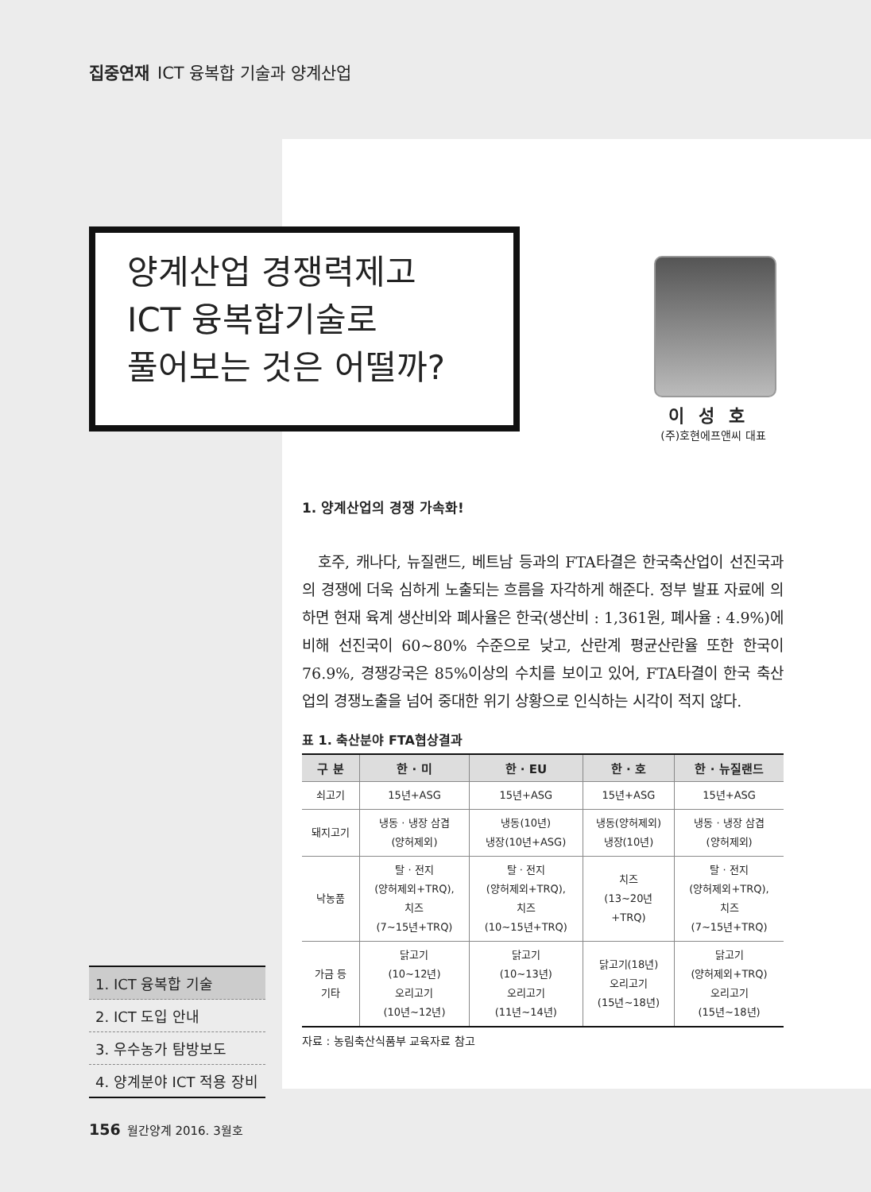집중연재 ICT 융복합 기술과 양계산업
양계산업 경쟁력제고
ICT 융복합기술로
풀어보는 것은 어떨까?
이성호
(주)호현에프앤씨 대표
1. 양계산업의 경쟁 가속화!
호주, 캐나다, 뉴질랜드, 베트남 등과의 FTA타결은 한국축산업이 선진국과의 경쟁에 더욱 심하게 노출되는 흐름을 자각하게 해준다. 정부 발표 자료에 의하면 현재 육계 생산비와 폐사율은 한국(생산비 : 1,361원, 폐사율 : 4.9%)에 비해 선진국이 60~80% 수준으로 낮고, 산란계 평균산란율 또한 한국이 76.9%, 경쟁강국은 85%이상의 수치를 보이고 있어, FTA타결이 한국 축산업의 경쟁노출을 넘어 중대한 위기 상황으로 인식하는 시각이 적지 않다.
표 1. 축산분야 FTA협상결과
| 구 분 | 한 · 미 | 한 · EU | 한 · 호 | 한 · 뉴질랜드 |
| --- | --- | --- | --- | --- |
| 쇠고기 | 15년+ASG | 15년+ASG | 15년+ASG | 15년+ASG |
| 돼지고기 | 냉동 · 냉장 삼겹 (양허제외) | 냉동(10년) 냉장(10년+ASG) | 냉동(양허제외) 냉장(10년) | 냉동 · 냉장 삼겹 (양허제외) |
| 낙농품 | 탈 · 전지 (양허제외+TRQ), 치즈 (7~15년+TRQ) | 탈 · 전지 (양허제외+TRQ), 치즈 (10~15년+TRQ) | 치즈 (13~20년 +TRQ) | 탈 · 전지 (양허제외+TRQ), 치즈 (7~15년+TRQ) |
| 가금 등 기타 | 닭고기 (10~12년) 오리고기 (10년~12년) | 닭고기 (10~13년) 오리고기 (11년~14년) | 닭고기(18년) 오리고기 (15년~18년) | 닭고기 (양허제외+TRQ) 오리고기 (15년~18년) |
자료 : 농림축산식품부 교육자료 참고
1. ICT 융복합 기술
2. ICT 도입 안내
3. 우수농가 탐방보도
4. 양계분야 ICT 적용 장비
156 월간양계 2016. 3월호